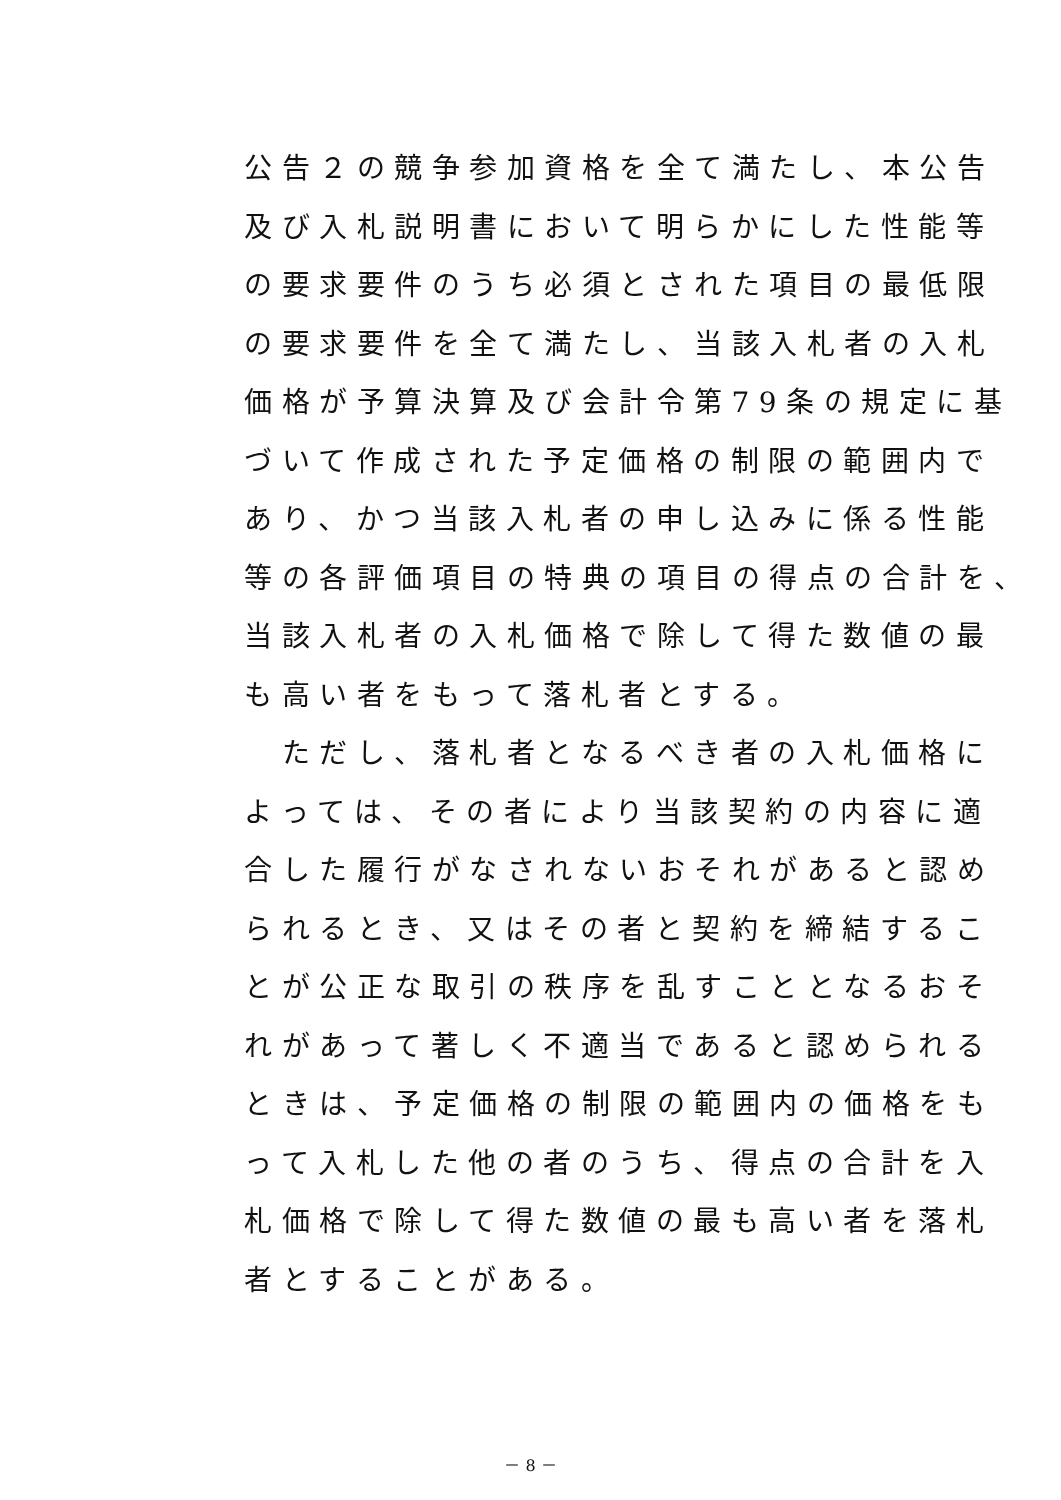公告２の競争参加資格を全て満たし、本公告
及び入札説明書において明らかにした性能等
の要求要件のうち必須とされた項目の最低限
の要求要件を全て満たし、当該入札者の入札
価格が予算決算及び会計令第79条の規定に基
づいて作成された予定価格の制限の範囲内で
あり、かつ当該入札者の申し込みに係る性能
等の各評価項目の特典の項目の得点の合計を、
当該入札者の入札価格で除して得た数値の最
も高い者をもって落札者とする。
　ただし、落札者となるべき者の入札価格に
よっては、その者により当該契約の内容に適
合した履行がなされないおそれがあると認め
られるとき、又はその者と契約を締結するこ
とが公正な取引の秩序を乱すこととなるおそ
れがあって著しく不適当であると認められる
ときは、予定価格の制限の範囲内の価格をも
って入札した他の者のうち、得点の合計を入
札価格で除して得た数値の最も高い者を落札
者とすることがある。
－ 8 －